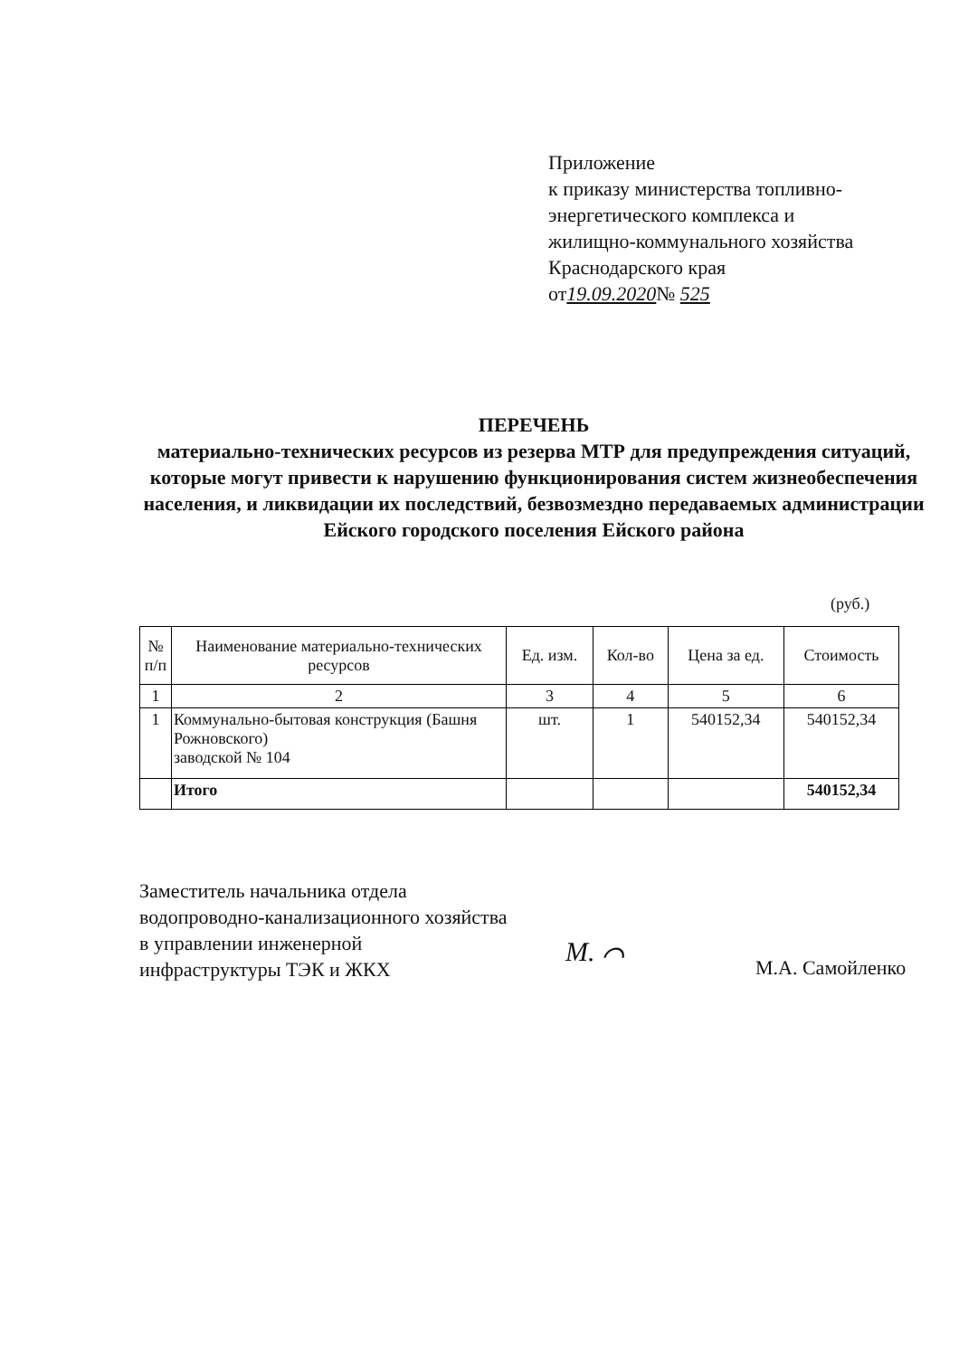Приложение
к приказу министерства топливно-
энергетического комплекса и
жилищно-коммунального хозяйства
Краснодарского края
от19.09.2020№ 525
ПЕРЕЧЕНЬ
материально-технических ресурсов из резерва МТР для предупреждения ситуаций, которые могут привести к нарушению функционирования систем жизнеобеспечения населения, и ликвидации их последствий, безвозмездно передаваемых администрации Ейского городского поселения Ейского района
(руб.)
| № п/п | Наименование материально-технических ресурсов | Ед. изм. | Кол-во | Цена за ед. | Стоимость |
| --- | --- | --- | --- | --- | --- |
| 1 | 2 | 3 | 4 | 5 | 6 |
| 1 | Коммунально-бытовая конструкция (Башня Рожновского) заводской № 104 | шт. | 1 | 540152,34 | 540152,34 |
| | Итого | | | | 540152,34 |
Заместитель начальника отдела
водопроводно-канализационного хозяйства
в управлении инженерной
инфраструктуры ТЭК и ЖКХ
М. ⌒
М.А. Самойленко